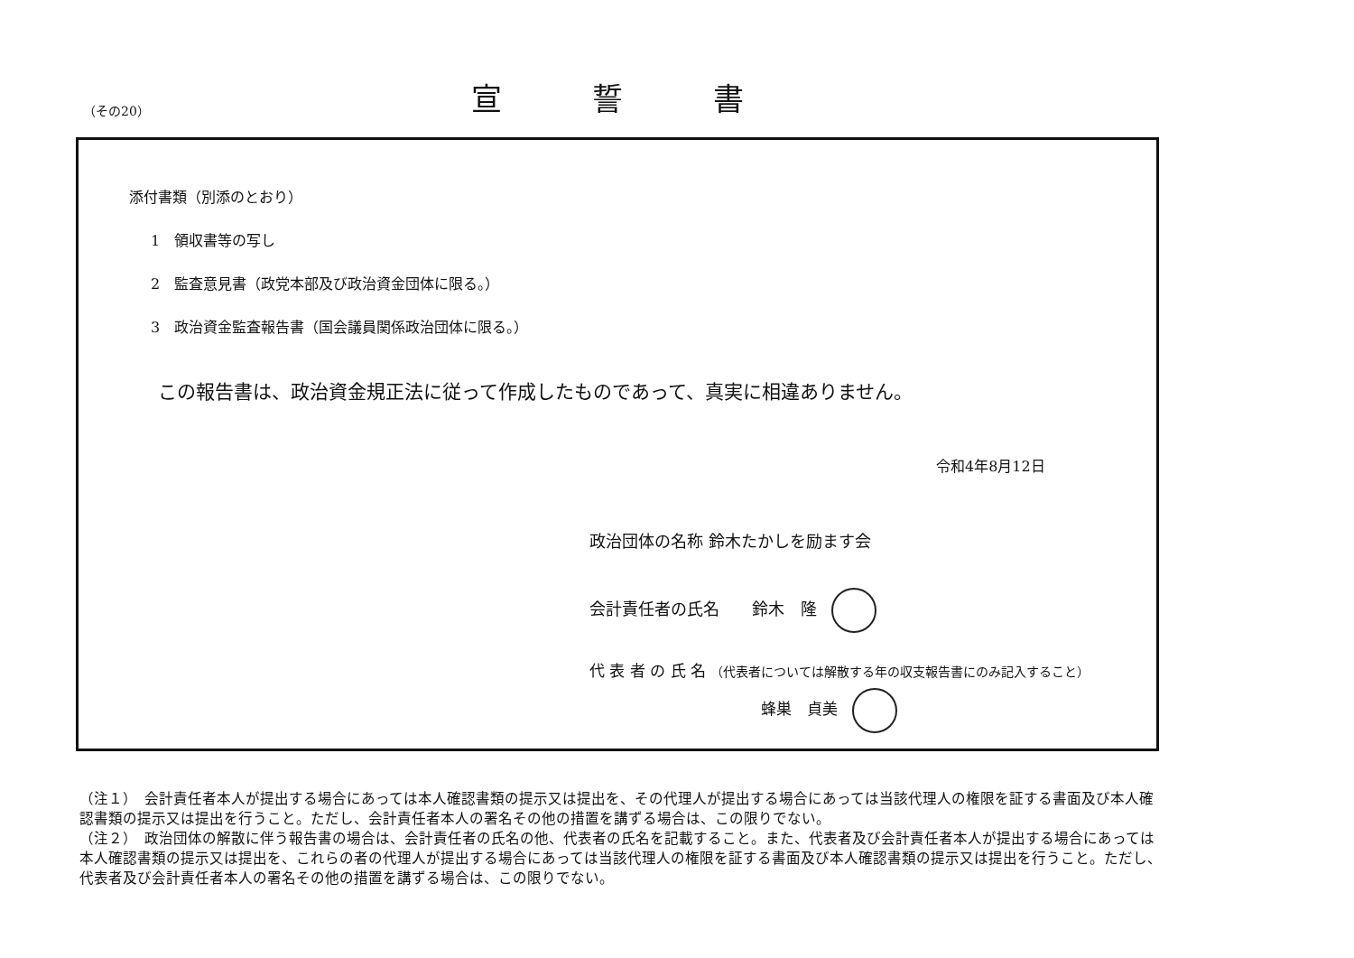（その20）
宣誓書
添付書類（別添のとおり）
1　領収書等の写し
2　監査意見書（政党本部及び政治資金団体に限る。）
3　政治資金監査報告書（国会議員関係政治団体に限る。）
この報告書は、政治資金規正法に従って作成したものであって、真実に相違ありません。
令和4年8月12日
政治団体の名称 鈴木たかしを励ます会
会計責任者の氏名　　鈴木　隆
代 表 者 の 氏 名 （代表者については解散する年の収支報告書にのみ記入すること）
蜂巣　貞美
（注１）　会計責任者本人が提出する場合にあっては本人確認書類の提示又は提出を、その代理人が提出する場合にあっては当該代理人の権限を証する書面及び本人確認書類の提示又は提出を行うこと。ただし、会計責任者本人の署名その他の措置を講ずる場合は、この限りでない。
（注２）　政治団体の解散に伴う報告書の場合は、会計責任者の氏名の他、代表者の氏名を記載すること。また、代表者及び会計責任者本人が提出する場合にあっては本人確認書類の提示又は提出を、これらの者の代理人が提出する場合にあっては当該代理人の権限を証する書面及び本人確認書類の提示又は提出を行うこと。ただし、代表者及び会計責任者本人の署名その他の措置を講ずる場合は、この限りでない。